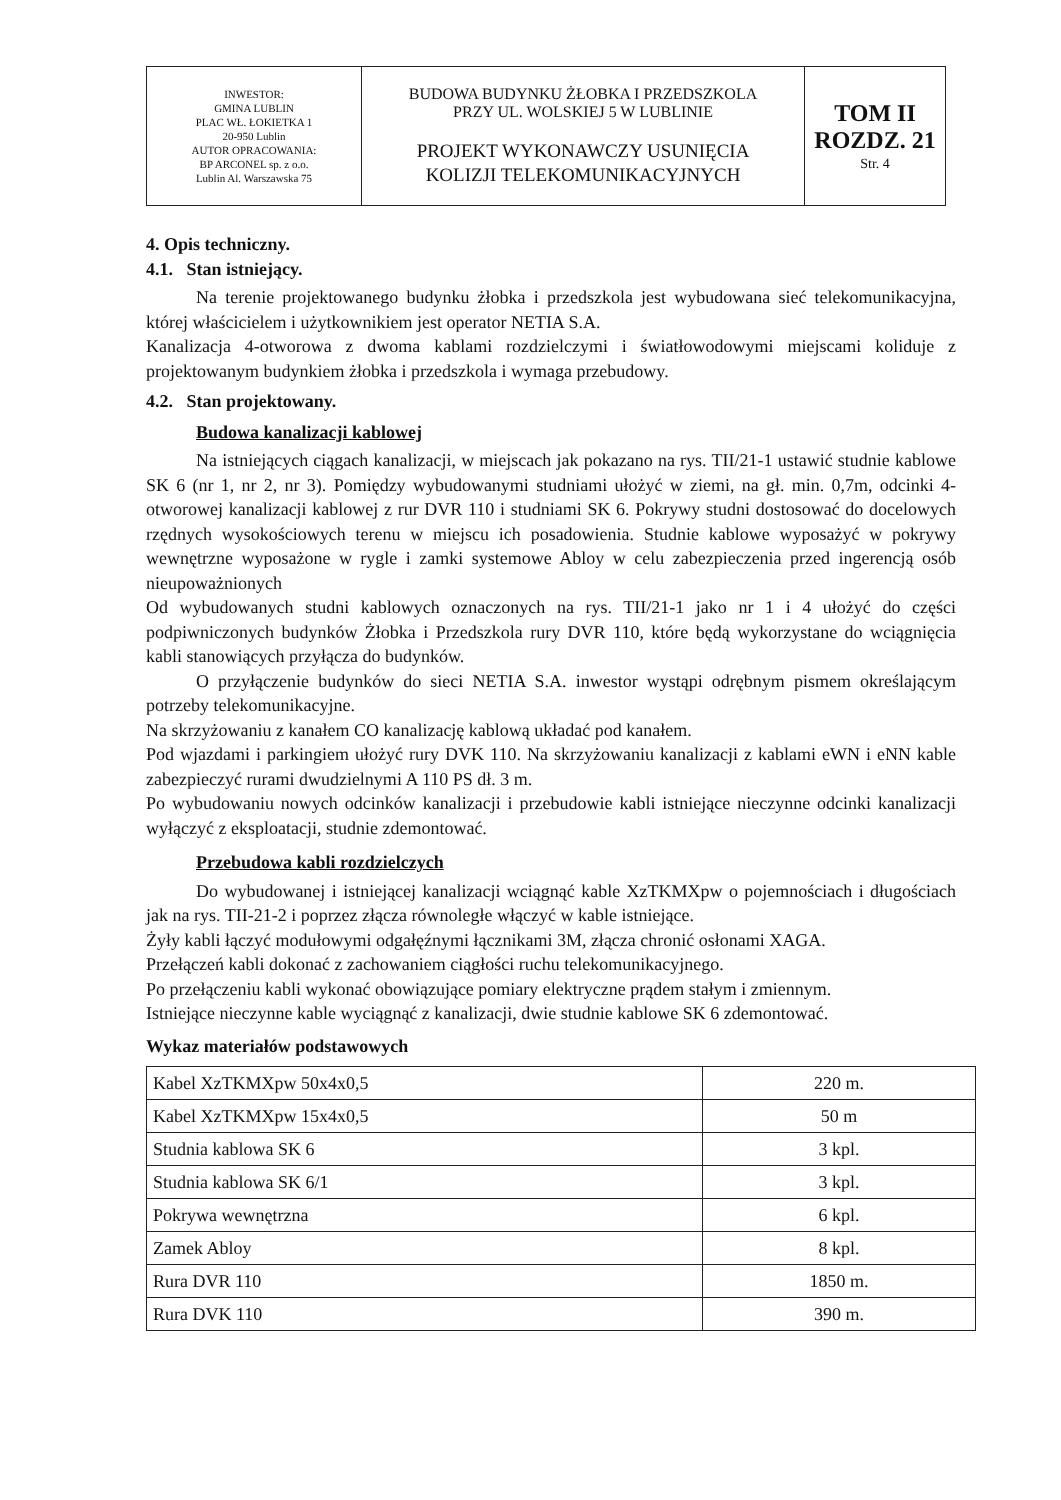| INWESTOR: GMINA LUBLIN PLAC WŁ. ŁOKIETKA 1 20-950 Lublin AUTOR OPRACOWANIA: BP ARCONEL sp. z o.o. Lublin Al. Warszawska 75 | BUDOWA BUDYNKU ŻŁOBKA I PRZEDSZKOLA PRZY UL. WOLSKIEJ 5 W LUBLINIE PROJEKT WYKONAWCZY USUNIĘCIA KOLIZJI TELEKOMUNIKACYJNYCH | TOM II ROZDZ. 21 Str. 4 |
4. Opis techniczny.
4.1. Stan istniejący.
Na terenie projektowanego budynku żłobka i przedszkola jest wybudowana sieć telekomunikacyjna, której właścicielem i użytkownikiem jest operator NETIA S.A.
Kanalizacja 4-otworowa z dwoma kablami rozdzielczymi i światłowodowymi miejscami koliduje z projektowanym budynkiem żłobka i przedszkola i wymaga przebudowy.
4.2. Stan projektowany.
Budowa kanalizacji kablowej
Na istniejących ciągach kanalizacji, w miejscach jak pokazano na rys. TII/21-1 ustawić studnie kablowe SK 6 (nr 1, nr 2, nr 3). Pomiędzy wybudowanymi studniami ułożyć w ziemi, na gł. min. 0,7m, odcinki 4-otworowej kanalizacji kablowej z rur DVR 110 i studniami SK 6. Pokrywy studni dostosować do docelowych rzędnych wysokościowych terenu w miejscu ich posadowienia. Studnie kablowe wyposażyć w pokrywy wewnętrzne wyposażone w rygle i zamki systemowe Abloy w celu zabezpieczenia przed ingerencją osób nieupoważnionych
Od wybudowanych studni kablowych oznaczonych na rys. TII/21-1 jako nr 1 i 4 ułożyć do części podpiwniczonych budynków Żłobka i Przedszkola rury DVR 110, które będą wykorzystane do wciągnięcia kabli stanowiących przyłącza do budynków.
O przyłączenie budynków do sieci NETIA S.A. inwestor wystąpi odrębnym pismem określającym potrzeby telekomunikacyjne.
Na skrzyżowaniu z kanałem CO kanalizację kablową układać pod kanałem.
Pod wjazdami i parkingiem ułożyć rury DVK 110. Na skrzyżowaniu kanalizacji z kablami eWN i eNN kable zabezpieczyć rurami dwudzielnymi A 110 PS dł. 3 m.
Po wybudowaniu nowych odcinków kanalizacji i przebudowie kabli istniejące nieczynne odcinki kanalizacji wyłączyć z eksploatacji, studnie zdemontować.
Przebudowa kabli rozdzielczych
Do wybudowanej i istniejącej kanalizacji wciągnąć kable XzTKMXpw o pojemnościach i długościach jak na rys. TII-21-2 i poprzez złącza równoległe włączyć w kable istniejące.
Żyły kabli łączyć modułowymi odgałęźnymi łącznikami 3M, złącza chronić osłonami XAGA.
Przełączeń kabli dokonać z zachowaniem ciągłości ruchu telekomunikacyjnego.
Po przełączeniu kabli wykonać obowiązujące pomiary elektryczne prądem stałym i zmiennym.
Istniejące nieczynne kable wyciągnąć z kanalizacji, dwie studnie kablowe SK 6 zdemontować.
Wykaz materiałów podstawowych
| Kabel XzTKMXpw 50x4x0,5 | 220 m. |
| Kabel XzTKMXpw 15x4x0,5 | 50 m |
| Studnia kablowa SK 6 | 3 kpl. |
| Studnia kablowa SK 6/1 | 3 kpl. |
| Pokrywa wewnętrzna | 6 kpl. |
| Zamek Abloy | 8 kpl. |
| Rura DVR 110 | 1850 m. |
| Rura DVK 110 | 390 m. |